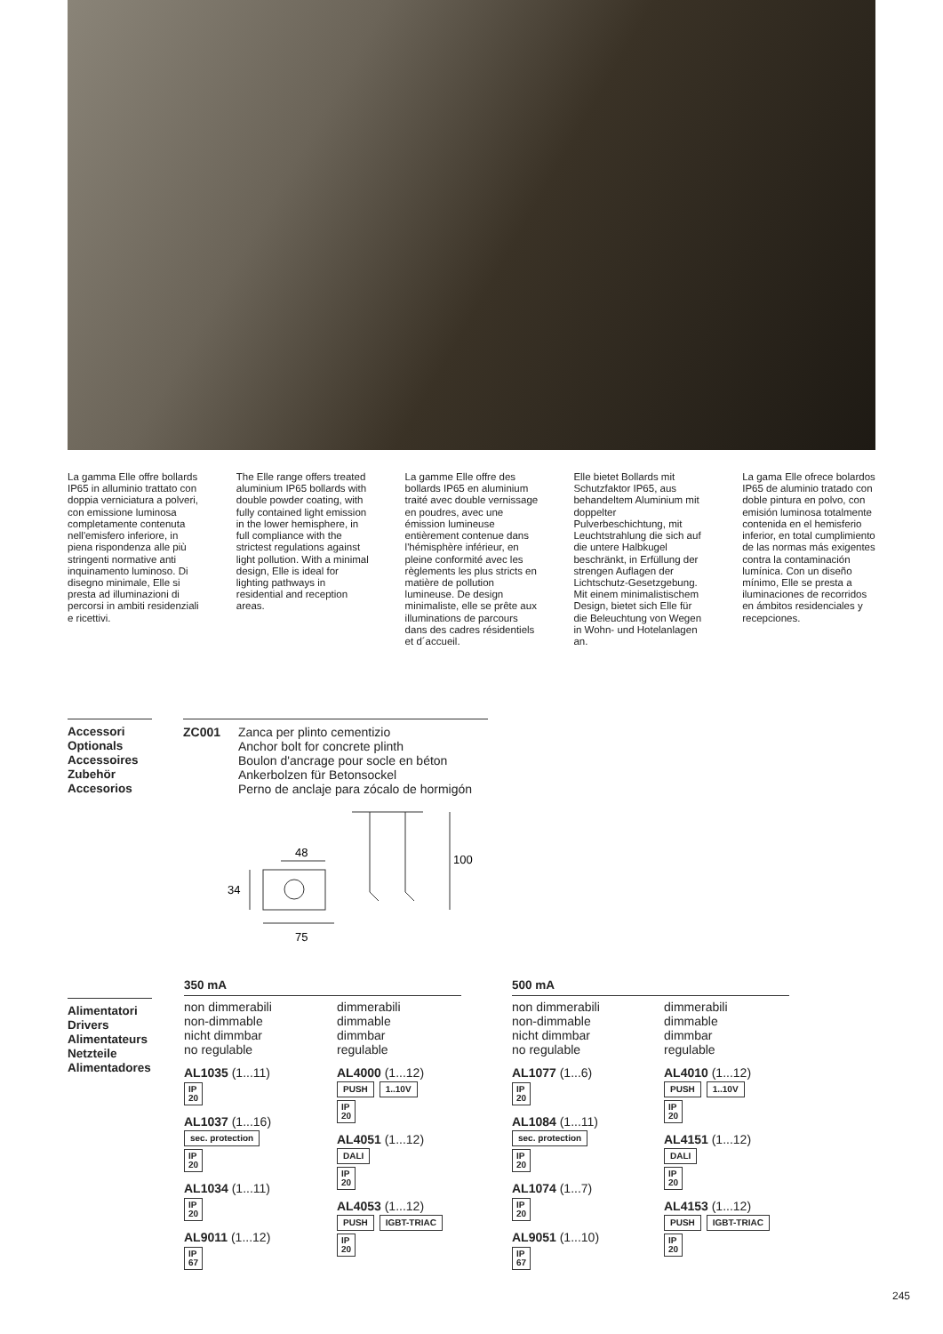La gamma Elle offre bollards IP65 in alluminio trattato con doppia verniciatura a polveri, con emissione luminosa completamente contenuta nell'emisfero inferiore, in piena rispondenza alle più stringenti normative anti inquinamento luminoso. Di disegno minimale, Elle si presta ad illuminazioni di percorsi in ambiti residenziali e ricettivi.
The Elle range offers treated aluminium IP65 bollards with double powder coating, with fully contained light emission in the lower hemisphere, in full compliance with the strictest regulations against light pollution. With a minimal design, Elle is ideal for lighting pathways in residential and reception areas.
La gamme Elle offre des bollards IP65 en aluminium traité avec double vernissage en poudres, avec une émission lumineuse entièrement contenue dans l'hémisphère inférieur, en pleine conformité avec les règlements les plus stricts en matière de pollution lumineuse. De design minimaliste, elle se prête aux illuminations de parcours dans des cadres résidentiels et d´accueil.
Elle bietet Bollards mit Schutzfaktor IP65, aus behandeltem Aluminium mit doppelter Pulverbeschichtung, mit Leuchtstrahlung die sich auf die untere Halbkugel beschränkt, in Erfüllung der strengen Auflagen der Lichtschutz-Gesetzgebung. Mit einem minimalistischem Design, bietet sich Elle für die Beleuchtung von Wegen in Wohn- und Hotelanlagen an.
La gama Elle ofrece bolardos IP65 de aluminio tratado con doble pintura en polvo, con emisión luminosa totalmente contenida en el hemisferio inferior, en total cumplimiento de las normas más exigentes contra la contaminación lumínica. Con un diseño mínimo, Elle se presta a iluminaciones de recorridos en ámbitos residenciales y recepciones.
Accessori
Optionals
Accessoires
Zubehör
Accesorios
ZC001 Zanca per plinto cementizio
Anchor bolt for concrete plinth
Boulon d'ancrage pour socle en béton
Ankerbolzen für Betonsockel
Perno de anclaje para zócalo de hormigón
48
34
75
100
Alimentatori
Drivers
Alimentateurs
Netzteile
Alimentadores
350 mA
non dimmerabili
non-dimmable
nicht dimmbar
no regulable
AL1035 (1...11)
IP
20
AL1037 (1...16)
sec. protection
IP
20
AL1034 (1...11)
IP
20
AL9011 (1...12)
IP
67
dimmerabili
dimmable
dimmbar
regulable
AL4000 (1...12)
PUSH 1..10V
IP
20
AL4051 (1...12)
DALI
IP
20
AL4053 (1...12)
PUSH IGBT-TRIAC
IP
20
500 mA
non dimmerabili
non-dimmable
nicht dimmbar
no regulable
AL1077 (1...6)
IP
20
AL1084 (1...11)
sec. protection
IP
20
AL1074 (1...7)
IP
20
AL9051 (1...10)
IP
67
dimmerabili
dimmable
dimmbar
regulable
AL4010 (1...12)
PUSH 1..10V
IP
20
AL4151 (1...12)
DALI
IP
20
AL4153 (1...12)
PUSH IGBT-TRIAC
IP
20
245